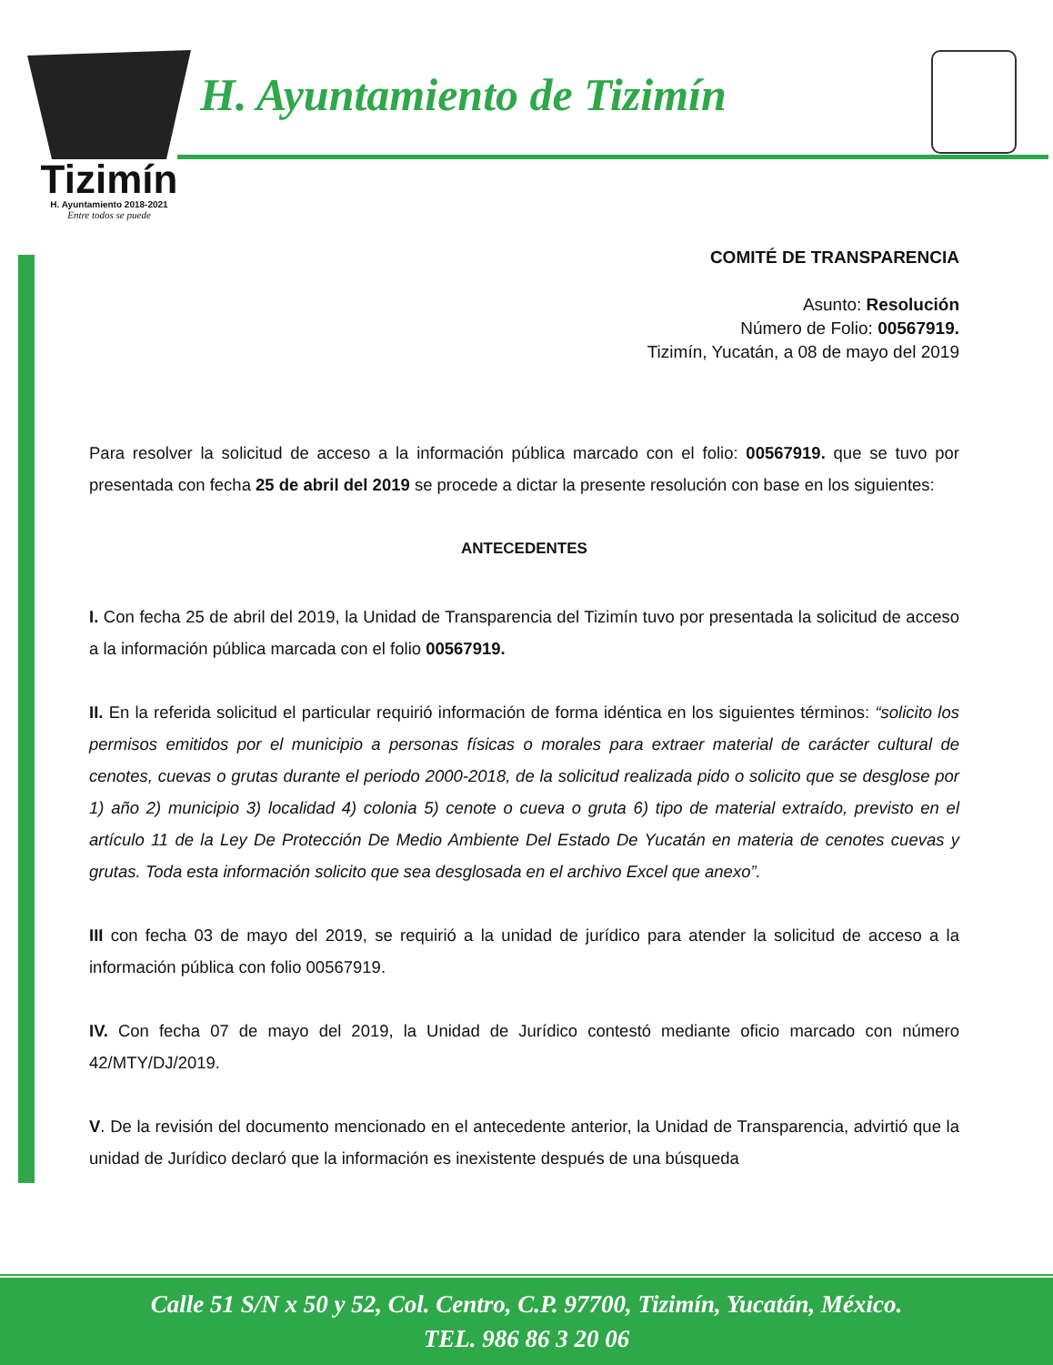Tizimín
H. Ayuntamiento 2018-2021
Entre todos se puede
H. Ayuntamiento de Tizimín
COMITÉ DE TRANSPARENCIA
Asunto: Resolución
Número de Folio: 00567919.
Tizimín, Yucatán, a 08 de mayo del 2019
Para resolver la solicitud de acceso a la información pública marcado con el folio: 00567919. que se tuvo por presentada con fecha 25 de abril del 2019 se procede a dictar la presente resolución con base en los siguientes:
ANTECEDENTES
I. Con fecha 25 de abril del 2019, la Unidad de Transparencia del Tizimín tuvo por presentada la solicitud de acceso a la información pública marcada con el folio 00567919.
II. En la referida solicitud el particular requirió información de forma idéntica en los siguientes términos: “solicito los permisos emitidos por el municipio a personas físicas o morales para extraer material de carácter cultural de cenotes, cuevas o grutas durante el periodo 2000-2018, de la solicitud realizada pido o solicito que se desglose por 1) año 2) municipio 3) localidad 4) colonia 5) cenote o cueva o gruta 6) tipo de material extraído, previsto en el artículo 11 de la Ley De Protección De Medio Ambiente Del Estado De Yucatán en materia de cenotes cuevas y grutas. Toda esta información solicito que sea desglosada en el archivo Excel que anexo”.
III con fecha 03 de mayo del 2019, se requirió a la unidad de jurídico para atender la solicitud de acceso a la información pública con folio 00567919.
IV. Con fecha 07 de mayo del 2019, la Unidad de Jurídico contestó mediante oficio marcado con número 42/MTY/DJ/2019.
V. De la revisión del documento mencionado en el antecedente anterior, la Unidad de Transparencia, advirtió que la unidad de Jurídico declaró que la información es inexistente después de una búsqueda
Calle 51 S/N x 50 y 52, Col. Centro, C.P. 97700, Tizimín, Yucatán, México.
TEL. 986 86 3 20 06